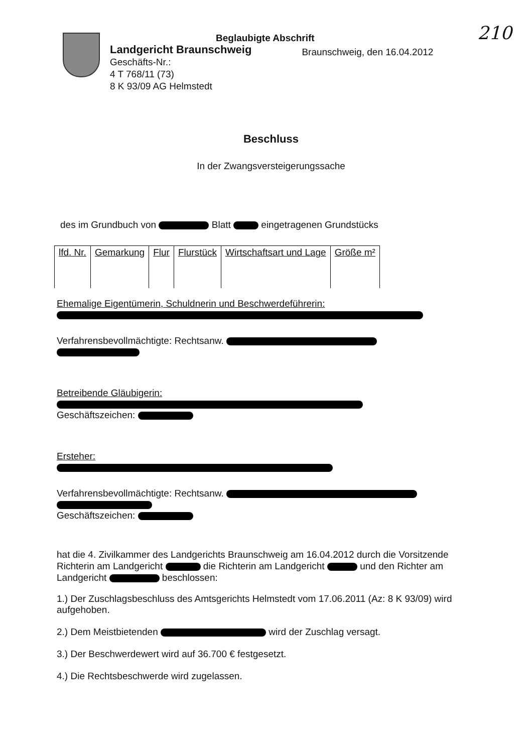210 Beglaubigte Abschrift
Landgericht Braunschweig
Geschäfts-Nr.:
4 T 768/11 (73)
8 K 93/09 AG Helmstedt
Braunschweig, den 16.04.2012
Beschluss
In der Zwangsversteigerungssache
des im Grundbuch von Blatt eingetragenen Grundstücks
| lfd. Nr. | Gemarkung | Flur | Flurstück | Wirtschaftsart und Lage | Größe m² |
| --- | --- | --- | --- | --- | --- |
Ehemalige Eigentümerin, Schuldnerin und Beschwerdeführerin:
Verfahrensbevollmächtigte: Rechtsanw.
Betreibende Gläubigerin:
Geschäftszeichen:
Ersteher:
Verfahrensbevollmächtigte: Rechtsanw.
Geschäftszeichen:
hat die 4. Zivilkammer des Landgerichts Braunschweig am 16.04.2012 durch die Vorsitzende Richterin am Landgericht die Richterin am Landgericht und den Richter am Landgericht beschlossen:
1.) Der Zuschlagsbeschluss des Amtsgerichts Helmstedt vom 17.06.2011 (Az: 8 K 93/09) wird aufgehoben.
2.) Dem Meistbietenden wird der Zuschlag versagt.
3.) Der Beschwerdewert wird auf 36.700 € festgesetzt.
4.) Die Rechtsbeschwerde wird zugelassen.